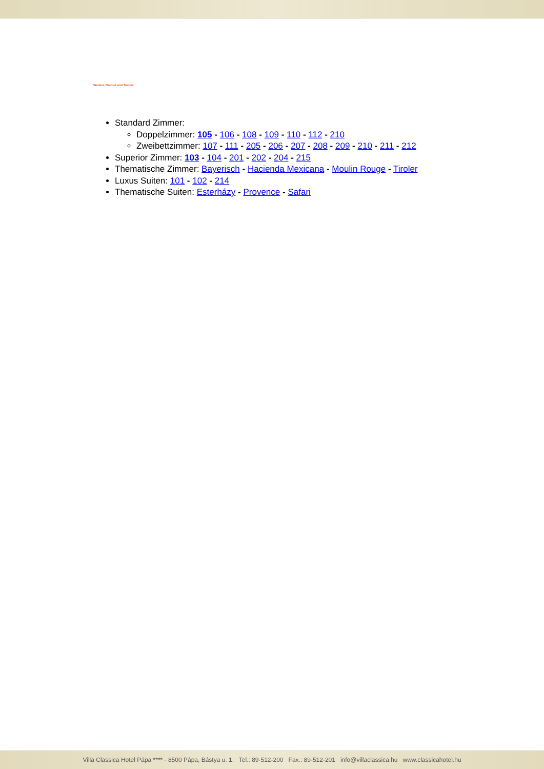Weitere Zimmer und Suiten:
Standard Zimmer:
Doppelzimmer: 105 - 106 - 108 - 109 - 110 - 112 - 210
Zweibettzimmer: 107 - 111 - 205 - 206 - 207 - 208 - 209 - 210 - 211 - 212
Superior Zimmer: 103 - 104 - 201 - 202 - 204 - 215
Thematische Zimmer: Bayerisch - Hacienda Mexicana - Moulin Rouge - Tiroler
Luxus Suiten: 101 - 102 - 214
Thematische Suiten: Esterházy - Provence - Safari
Villa Classica Hotel Pápa **** - 8500 Pápa, Bástya u. 1. Tel.: 89-512-200 Fax.: 89-512-201 info@villaclassica.hu www.classicahotel.hu